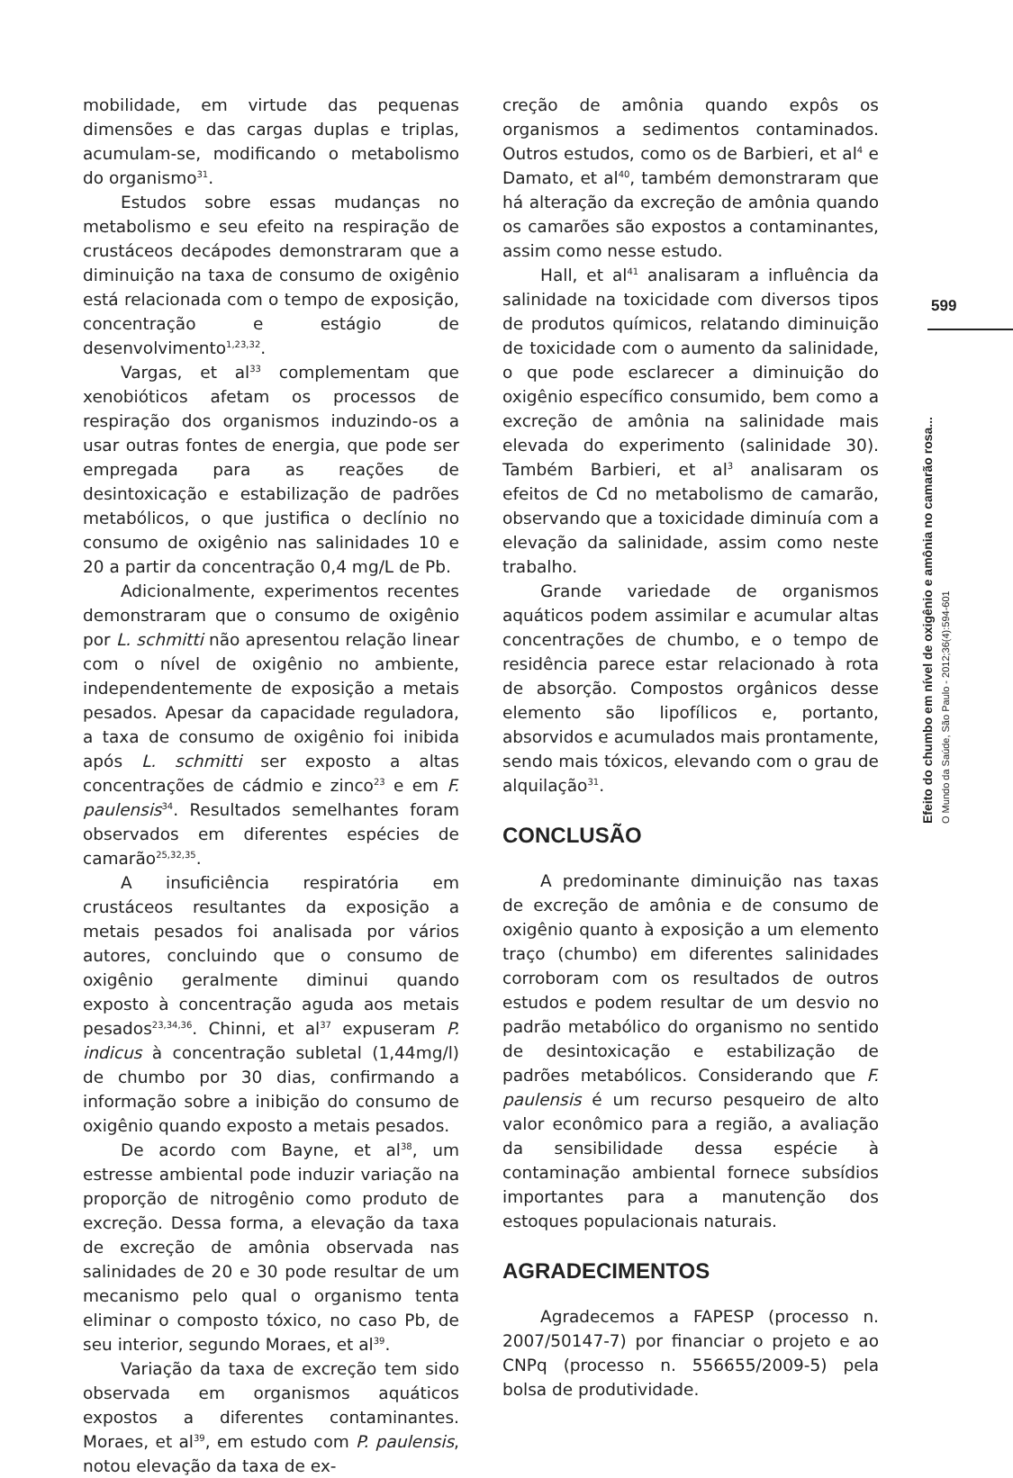mobilidade, em virtude das pequenas dimensões e das cargas duplas e triplas, acumulam-se, modificando o metabolismo do organismo<sup>31</sup>.
Estudos sobre essas mudanças no metabolismo e seu efeito na respiração de crustáceos decápodes demonstraram que a diminuição na taxa de consumo de oxigênio está relacionada com o tempo de exposição, concentração e estágio de desenvolvimento<sup>1,23,32</sup>.
Vargas, et al<sup>33</sup> complementam que xenobióticos afetam os processos de respiração dos organismos induzindo-os a usar outras fontes de energia, que pode ser empregada para as reações de desintoxicação e estabilização de padrões metabólicos, o que justifica o declínio no consumo de oxigênio nas salinidades 10 e 20 a partir da concentração 0,4 mg/L de Pb.
Adicionalmente, experimentos recentes demonstraram que o consumo de oxigênio por L. schmitti não apresentou relação linear com o nível de oxigênio no ambiente, independentemente de exposição a metais pesados. Apesar da capacidade reguladora, a taxa de consumo de oxigênio foi inibida após L. schmitti ser exposto a altas concentrações de cádmio e zinco<sup>23</sup> e em F. paulensis<sup>34</sup>. Resultados semelhantes foram observados em diferentes espécies de camarão<sup>25,32,35</sup>.
A insuficiência respiratória em crustáceos resultantes da exposição a metais pesados foi analisada por vários autores, concluindo que o consumo de oxigênio geralmente diminui quando exposto à concentração aguda aos metais pesados<sup>23,34,36</sup>. Chinni, et al<sup>37</sup> expuseram P. indicus à concentração subletal (1,44mg/l) de chumbo por 30 dias, confirmando a informação sobre a inibição do consumo de oxigênio quando exposto a metais pesados.
De acordo com Bayne, et al<sup>38</sup>, um estresse ambiental pode induzir variação na proporção de nitrogênio como produto de excreção. Dessa forma, a elevação da taxa de excreção de amônia observada nas salinidades de 20 e 30 pode resultar de um mecanismo pelo qual o organismo tenta eliminar o composto tóxico, no caso Pb, de seu interior, segundo Moraes, et al<sup>39</sup>.
Variação da taxa de excreção tem sido observada em organismos aquáticos expostos a diferentes contaminantes. Moraes, et al<sup>39</sup>, em estudo com P. paulensis, notou elevação da taxa de ex-
creção de amônia quando expôs os organismos a sedimentos contaminados. Outros estudos, como os de Barbieri, et al<sup>4</sup> e Damato, et al<sup>40</sup>, também demonstraram que há alteração da excreção de amônia quando os camarões são expostos a contaminantes, assim como nesse estudo.
Hall, et al<sup>41</sup> analisaram a influência da salinidade na toxicidade com diversos tipos de produtos químicos, relatando diminuição de toxicidade com o aumento da salinidade, o que pode esclarecer a diminuição do oxigênio específico consumido, bem como a excreção de amônia na salinidade mais elevada do experimento (salinidade 30). Também Barbieri, et al<sup>3</sup> analisaram os efeitos de Cd no metabolismo de camarão, observando que a toxicidade diminuía com a elevação da salinidade, assim como neste trabalho.
Grande variedade de organismos aquáticos podem assimilar e acumular altas concentrações de chumbo, e o tempo de residência parece estar relacionado à rota de absorção. Compostos orgânicos desse elemento são lipofílicos e, portanto, absorvidos e acumulados mais prontamente, sendo mais tóxicos, elevando com o grau de alquilação<sup>31</sup>.
CONCLUSÃO
A predominante diminuição nas taxas de excreção de amônia e de consumo de oxigênio quanto à exposição a um elemento traço (chumbo) em diferentes salinidades corroboram com os resultados de outros estudos e podem resultar de um desvio no padrão metabólico do organismo no sentido de desintoxicação e estabilização de padrões metabólicos. Considerando que F. paulensis é um recurso pesqueiro de alto valor econômico para a região, a avaliação da sensibilidade dessa espécie à contaminação ambiental fornece subsídios importantes para a manutenção dos estoques populacionais naturais.
AGRADECIMENTOS
Agradecemos a FAPESP (processo n. 2007/50147-7) por financiar o projeto e ao CNPq (processo n. 556655/2009-5) pela bolsa de produtividade.
599
Efeito do chumbo em nível de oxigênio e amônia no camarão rosa...
O Mundo da Saúde, São Paulo - 2012;36(4):594-601